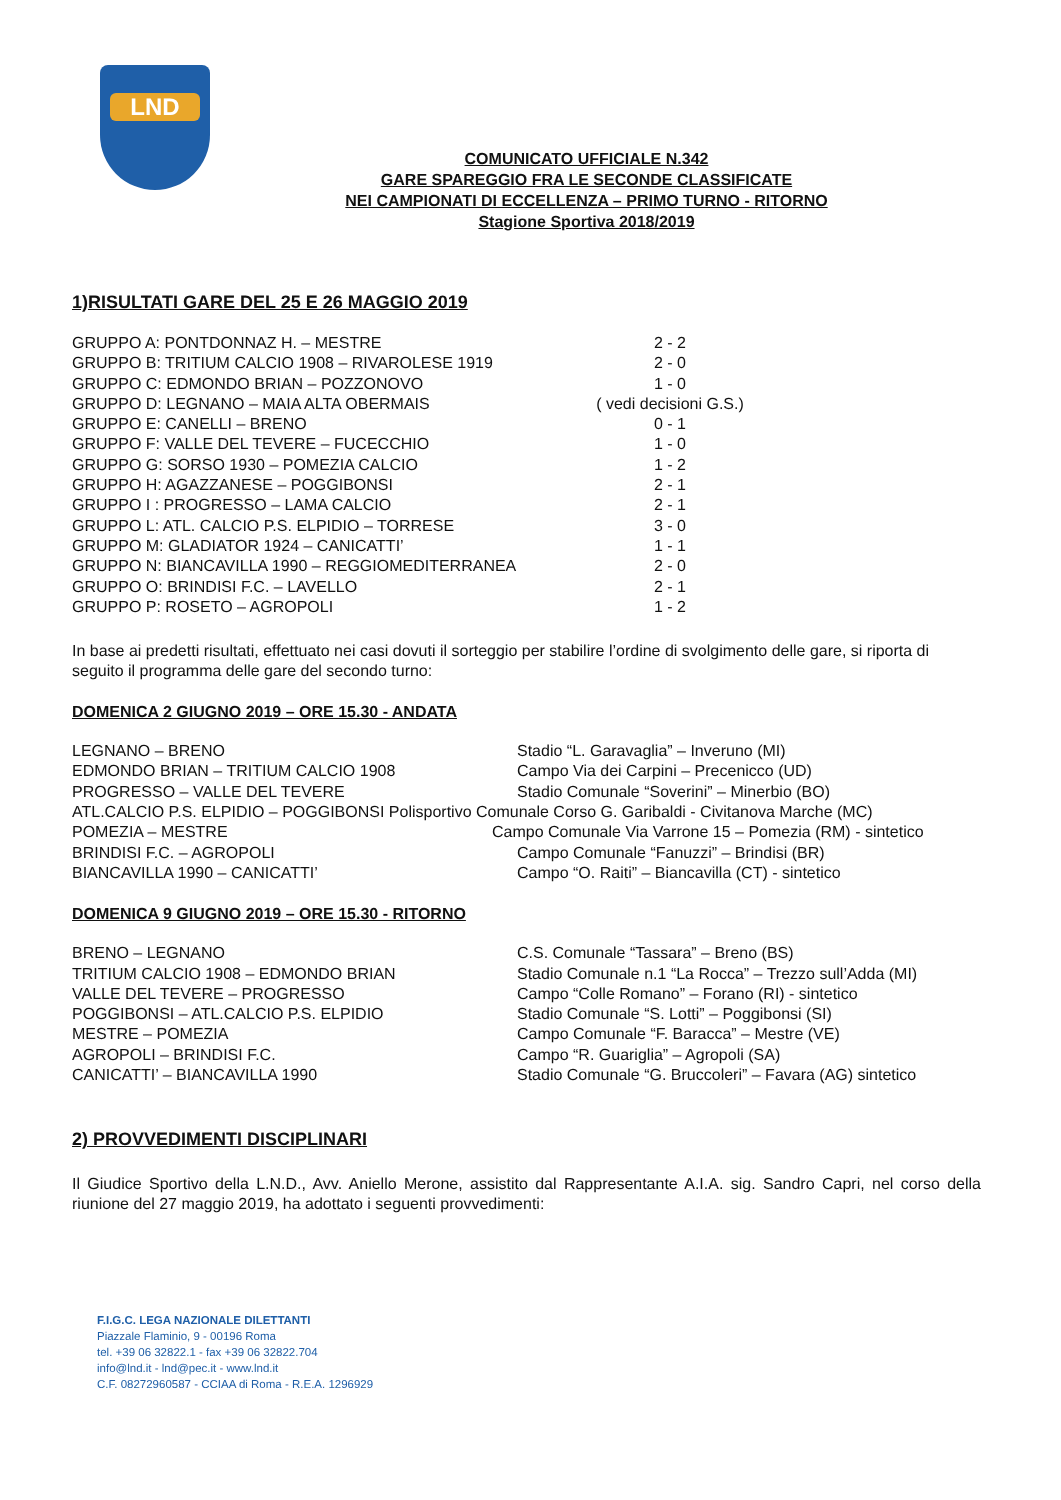LND
COMUNICATO UFFICIALE N.342
GARE SPAREGGIO FRA LE SECONDE CLASSIFICATE
NEI CAMPIONATI DI ECCELLENZA – PRIMO TURNO - RITORNO
Stagione Sportiva 2018/2019
1)RISULTATI GARE DEL 25 E 26 MAGGIO 2019
| GRUPPO A: PONTDONNAZ H. – MESTRE | 2 - 2 |
| GRUPPO B: TRITIUM CALCIO 1908 – RIVAROLESE 1919 | 2 - 0 |
| GRUPPO C: EDMONDO BRIAN – POZZONOVO | 1 - 0 |
| GRUPPO D: LEGNANO – MAIA ALTA OBERMAIS | ( vedi decisioni G.S.) |
| GRUPPO E: CANELLI – BRENO | 0 - 1 |
| GRUPPO F: VALLE DEL TEVERE – FUCECCHIO | 1 - 0 |
| GRUPPO G: SORSO 1930 – POMEZIA CALCIO | 1 - 2 |
| GRUPPO H: AGAZZANESE – POGGIBONSI | 2 - 1 |
| GRUPPO I : PROGRESSO – LAMA CALCIO | 2 - 1 |
| GRUPPO L: ATL. CALCIO P.S. ELPIDIO – TORRESE | 3 - 0 |
| GRUPPO M: GLADIATOR 1924 – CANICATTI’ | 1 - 1 |
| GRUPPO N: BIANCAVILLA 1990 – REGGIOMEDITERRANEA | 2 - 0 |
| GRUPPO O: BRINDISI F.C. – LAVELLO | 2 - 1 |
| GRUPPO P: ROSETO – AGROPOLI | 1 - 2 |
In base ai predetti risultati, effettuato nei casi dovuti il sorteggio per stabilire l’ordine di svolgimento delle gare, si riporta di seguito il programma delle gare del secondo turno:
DOMENICA 2 GIUGNO 2019 – ORE 15.30 - ANDATA
| LEGNANO – BRENO | Stadio “L. Garavaglia” – Inveruno (MI) |
| EDMONDO BRIAN – TRITIUM CALCIO 1908 | Campo Via dei Carpini – Precenicco (UD) |
| PROGRESSO – VALLE DEL TEVERE | Stadio Comunale “Soverini” – Minerbio (BO) |
| ATL.CALCIO P.S. ELPIDIO – POGGIBONSI Polisportivo Comunale Corso G. Garibaldi - Civitanova Marche (MC) | |
| POMEZIA – MESTRE | Campo Comunale Via Varrone 15 – Pomezia (RM) - sintetico |
| BRINDISI F.C. – AGROPOLI | Campo Comunale “Fanuzzi” – Brindisi (BR) |
| BIANCAVILLA 1990 – CANICATTI’ | Campo “O. Raiti” – Biancavilla (CT) - sintetico |
DOMENICA 9 GIUGNO 2019 – ORE 15.30 - RITORNO
| BRENO – LEGNANO | C.S. Comunale “Tassara” – Breno (BS) |
| TRITIUM CALCIO 1908 – EDMONDO BRIAN | Stadio Comunale n.1 “La Rocca” – Trezzo sull’Adda (MI) |
| VALLE DEL TEVERE – PROGRESSO | Campo “Colle Romano” – Forano (RI) - sintetico |
| POGGIBONSI – ATL.CALCIO P.S. ELPIDIO | Stadio Comunale “S. Lotti” – Poggibonsi (SI) |
| MESTRE – POMEZIA | Campo Comunale “F. Baracca” – Mestre (VE) |
| AGROPOLI – BRINDISI F.C. | Campo “R. Guariglia” – Agropoli (SA) |
| CANICATTI’ – BIANCAVILLA 1990 | Stadio Comunale “G. Bruccoleri” – Favara (AG) sintetico |
2) PROVVEDIMENTI DISCIPLINARI
Il Giudice Sportivo della L.N.D., Avv. Aniello Merone, assistito dal Rappresentante A.I.A. sig. Sandro Capri, nel corso della riunione del 27 maggio 2019, ha adottato i seguenti provvedimenti:
F.I.G.C. LEGA NAZIONALE DILETTANTI
Piazzale Flaminio, 9 - 00196 Roma
tel. +39 06 32822.1 - fax +39 06 32822.704
info@lnd.it - lnd@pec.it - www.lnd.it
C.F. 08272960587 - CCIAA di Roma - R.E.A. 1296929